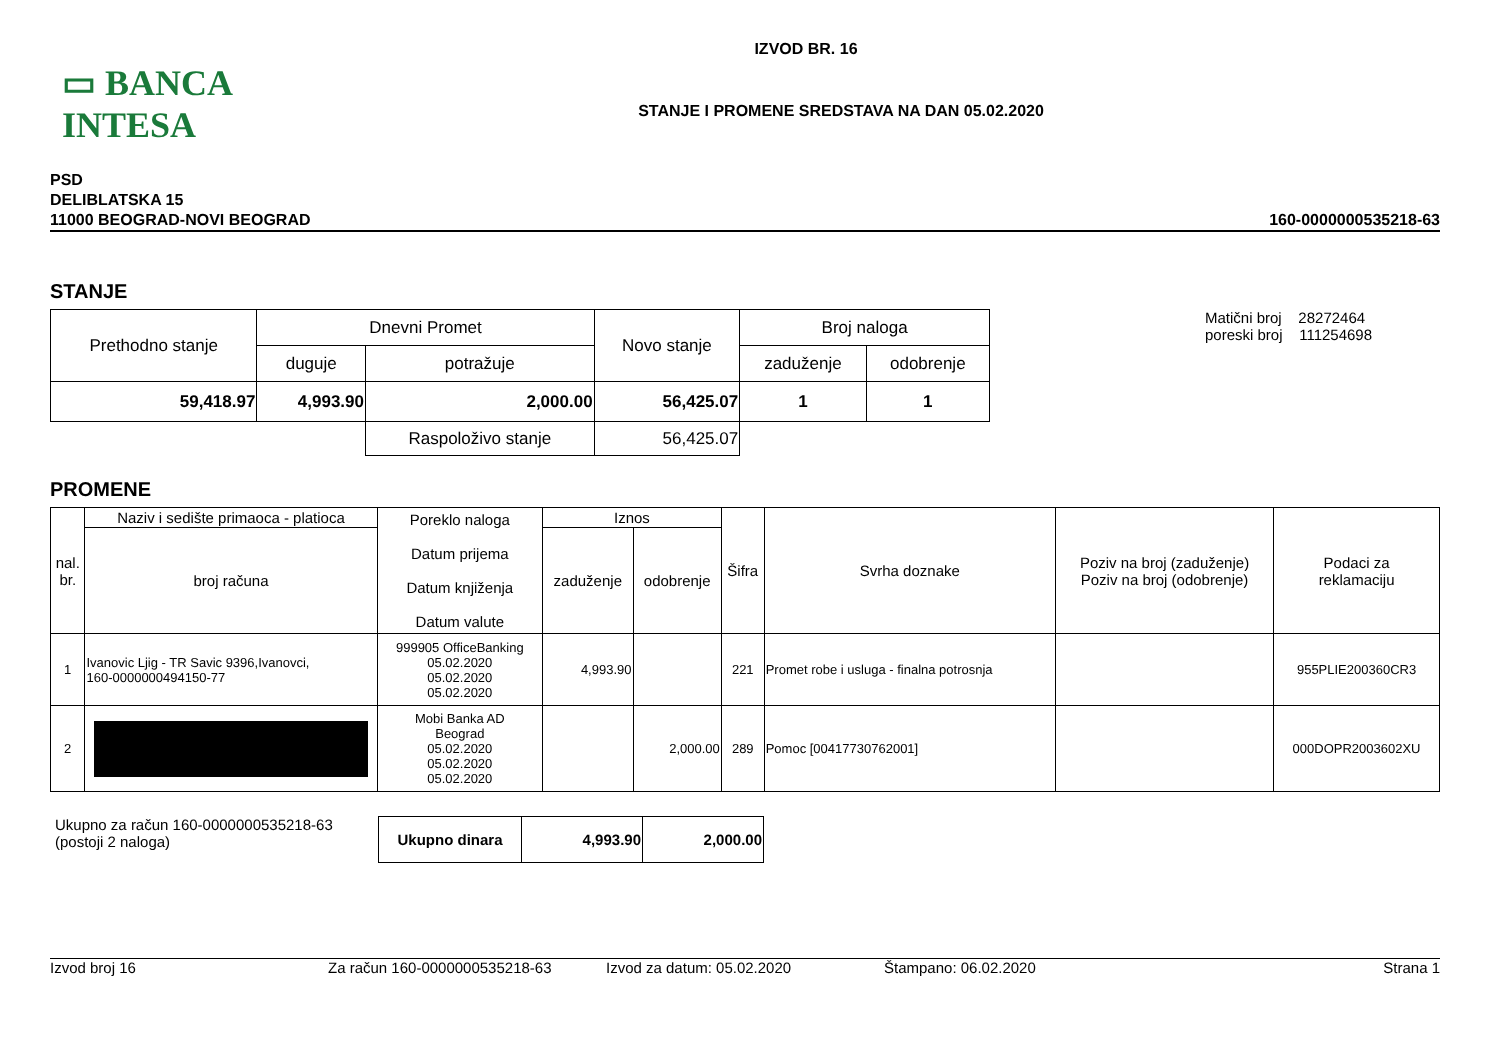▭ BANCA INTESA
IZVOD BR. 16
STANJE I PROMENE SREDSTAVA NA DAN 05.02.2020
PSD
DELIBLATSKA 15
11000 BEOGRAD-NOVI BEOGRAD
160-0000000535218-63
STANJE
| Prethodno stanje | Dnevni Promet | | Novo stanje | Broj naloga | |
| | duguje | potražuje | | zaduženje | odobrenje |
| 59,418.97 | 4,993.90 | 2,000.00 | 56,425.07 | 1 | 1 |
| | | Raspoloživo stanje | 56,425.07 | | |
Matični broj 28272464
poreski broj 111254698
PROMENE
| nal. br. | Naziv i sedište primaoca - platioca | Poreklo naloga Datum prijema Datum knjiženja Datum valute | Iznos | | Šifra | Svrha doznake | Poziv na broj (zaduženje) Poziv na broj (odobrenje) | Podaci za reklamaciju |
| | broj računa | | zaduženje | odobrenje | | | | |
| 1 | Ivanovic Ljig - TR Savic 9396,Ivanovci, 160-0000000494150-77 | 999905 OfficeBanking 05.02.2020 05.02.2020 05.02.2020 | 4,993.90 | | 221 | Promet robe i usluga - finalna potrosnja | | 955PLIE200360CR3 |
| 2 | | Mobi Banka AD Beograd 05.02.2020 05.02.2020 05.02.2020 | | 2,000.00 | 289 | Pomoc [00417730762001] | | 000DOPR2003602XU |
Ukupno za račun 160-0000000535218-63
(postoji 2 naloga)
| Ukupno dinara | 4,993.90 | 2,000.00 |
Izvod broj 16 Za račun 160-0000000535218-63 Izvod za datum: 05.02.2020 Štampano: 06.02.2020 Strana 1